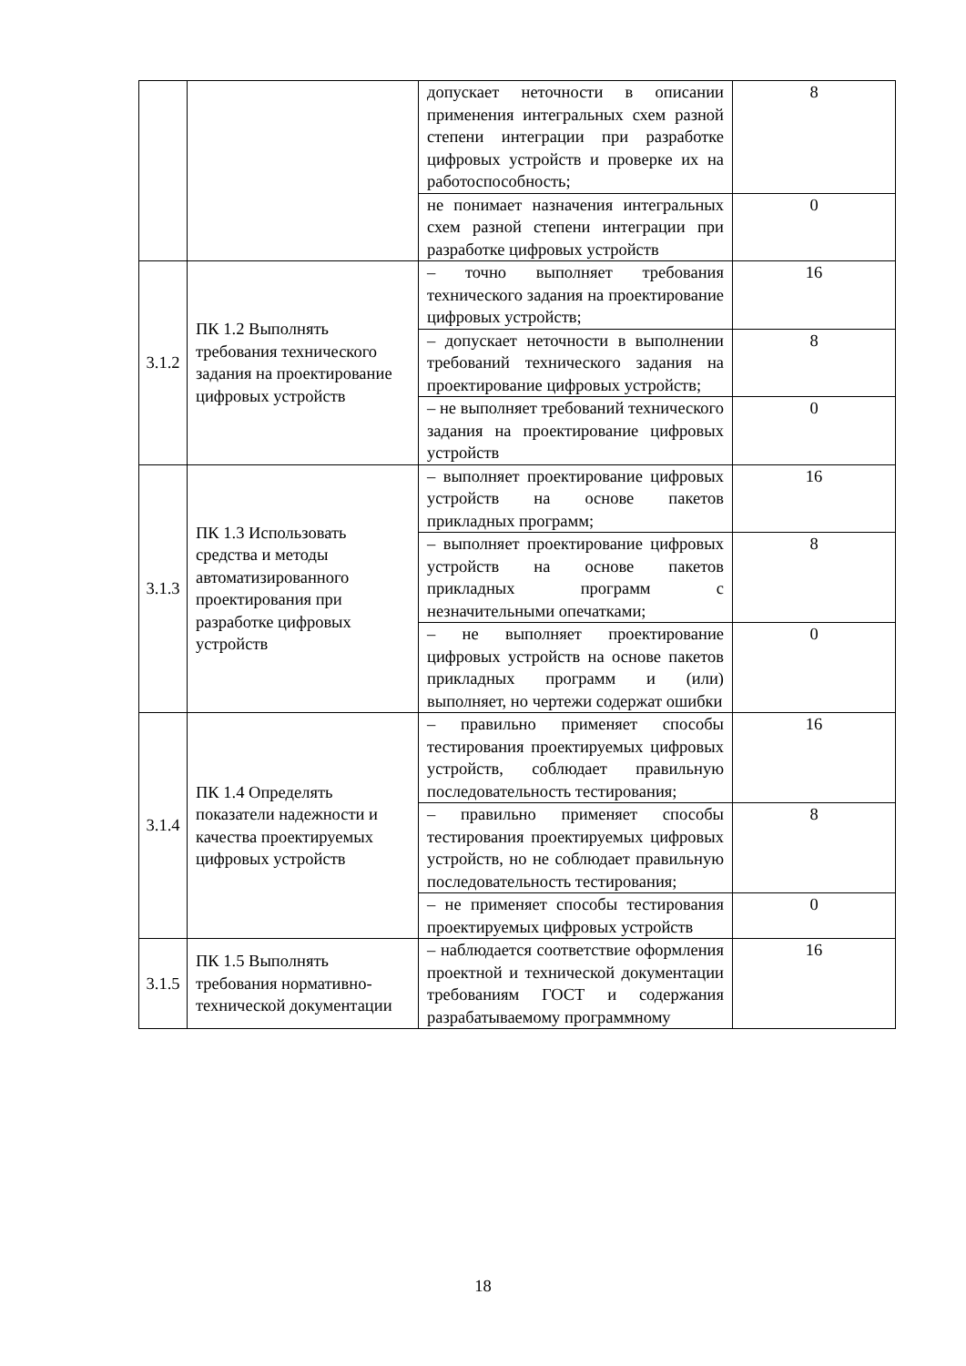| | | допускает неточности в описании применения интегральных схем разной степени интеграции при разработке цифровых устройств и проверке их на работоспособность; | 8 |
| | | не понимает назначения интегральных схем разной степени интеграции при разработке цифровых устройств | 0 |
| 3.1.2 | ПК 1.2 Выполнять требования технического задания на проектирование цифровых устройств | – точно выполняет требования технического задания на проектирование цифровых устройств; | 16 |
| | | – допускает неточности в выполнении требований технического задания на проектирование цифровых устройств; | 8 |
| | | – не выполняет требований технического задания на проектирование цифровых устройств | 0 |
| 3.1.3 | ПК 1.3 Использовать средства и методы автоматизированного проектирования при разработке цифровых устройств | – выполняет проектирование цифровых устройств на основе пакетов прикладных программ; | 16 |
| | | – выполняет проектирование цифровых устройств на основе пакетов прикладных программ с незначительными опечатками; | 8 |
| | | – не выполняет проектирование цифровых устройств на основе пакетов прикладных программ и (или) выполняет, но чертежи содержат ошибки | 0 |
| 3.1.4 | ПК 1.4 Определять показатели надежности и качества проектируемых цифровых устройств | – правильно применяет способы тестирования проектируемых цифровых устройств, соблюдает правильную последовательность тестирования; | 16 |
| | | – правильно применяет способы тестирования проектируемых цифровых устройств, но не соблюдает правильную последовательность тестирования; | 8 |
| | | – не применяет способы тестирования проектируемых цифровых устройств | 0 |
| 3.1.5 | ПК 1.5 Выполнять требования нормативно-технической документации | – наблюдается соответствие оформления проектной и технической документации требованиям ГОСТ и содержания разрабатываемому программному | 16 |
18